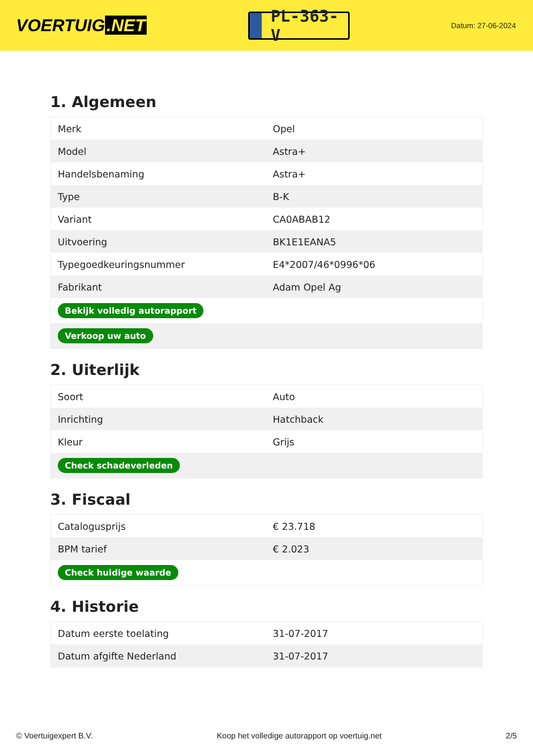VOERTUIG.NET
PL-363-V
Datum: 27-06-2024
1. Algemeen
| Merk | Opel |
| Model | Astra+ |
| Handelsbenaming | Astra+ |
| Type | B-K |
| Variant | CA0ABAB12 |
| Uitvoering | BK1E1EANA5 |
| Typegoedkeuringsnummer | E4*2007/46*0996*06 |
| Fabrikant | Adam Opel Ag |
| Bekijk volledig autorapport | |
| Verkoop uw auto | |
2. Uiterlijk
| Soort | Auto |
| Inrichting | Hatchback |
| Kleur | Grijs |
| Check schadeverleden | |
3. Fiscaal
| Catalogusprijs | € 23.718 |
| BPM tarief | € 2.023 |
| Check huidige waarde | |
4. Historie
| Datum eerste toelating | 31-07-2017 |
| Datum afgifte Nederland | 31-07-2017 |
© Voertuigexpert B.V. Koop het volledige autorapport op voertuig.net 2/5